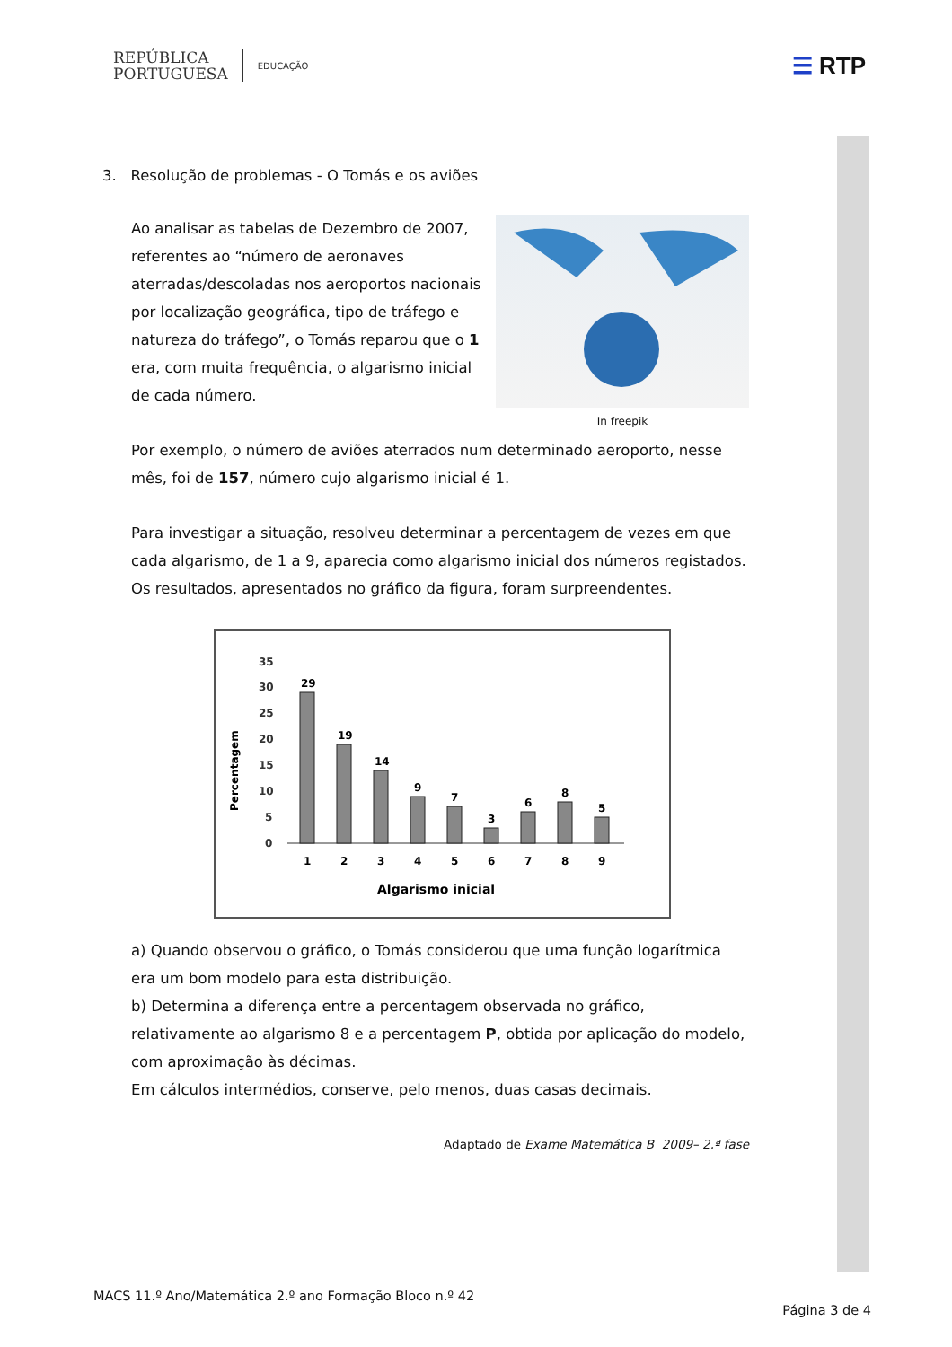REPÚBLICA
PORTUGUESA
EDUCAÇÃO
☰ RTP
3. Resolução de problemas - O Tomás e os aviões
In freepik
Ao analisar as tabelas de Dezembro de 2007, referentes ao “número de aeronaves aterradas/descoladas nos aeroportos nacionais por localização geográfica, tipo de tráfego e natureza do tráfego”, o Tomás reparou que o 1 era, com muita frequência, o algarismo inicial de cada número.
Por exemplo, o número de aviões aterrados num determinado aeroporto, nesse mês, foi de 157, número cujo algarismo inicial é 1.
Para investigar a situação, resolveu determinar a percentagem de vezes em que cada algarismo, de 1 a 9, aparecia como algarismo inicial dos números registados. Os resultados, apresentados no gráfico da figura, foram surpreendentes.
Percentagem
35
30
25
20
15
10
5
0
29
19
14
9
7
3
6
8
5
1
2
3
4
5
6
7
8
9
Algarismo inicial
a) Quando observou o gráfico, o Tomás considerou que uma função logarítmica era um bom modelo para esta distribuição.
b) Determina a diferença entre a percentagem observada no gráfico, relativamente ao algarismo 8 e a percentagem P, obtida por aplicação do modelo, com aproximação às décimas.
Em cálculos intermédios, conserve, pelo menos, duas casas decimais.
Adaptado de Exame Matemática B 2009– 2.ª fase
MACS 11.º Ano/Matemática 2.º ano Formação Bloco n.º 42
Página 3 de 4